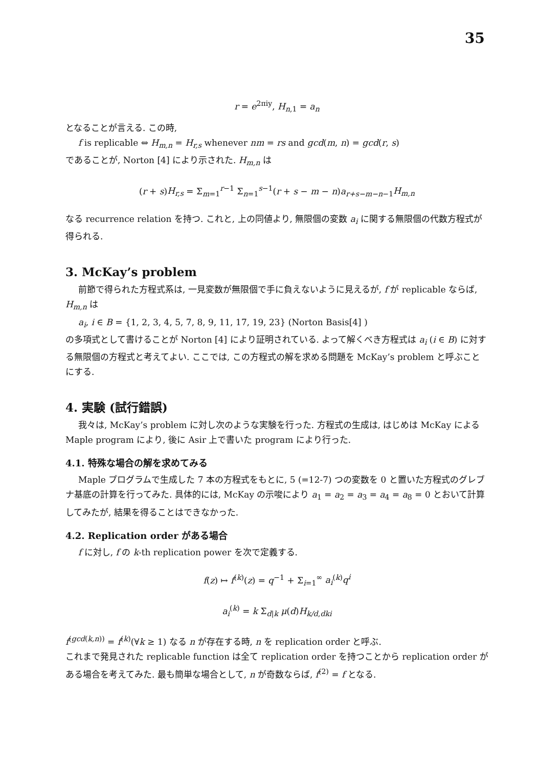35
r = e<sup>2πiy</sup>, H<sub>n,1</sub> = a<sub>n</sub>
となることが言える. この時,
f is replicable ⇔ H<sub>m,n</sub> = H<sub>r,s</sub> whenever nm = rs and gcd(m, n) = gcd(r, s)
であることが, Norton [4] により示された. H<sub>m,n</sub> は
(r + s)H<sub>r,s</sub> = Σ<sub>m=1</sub><sup>r−1</sup> Σ<sub>n=1</sub><sup>s−1</sup>(r + s − m − n)a<sub>r+s−m−n−1</sub>H<sub>m,n</sub>
なる recurrence relation を持つ. これと, 上の同値より, 無限個の変数 a<sub>i</sub> に関する無限個の代数方程式が得られる.
3. McKay’s problem
前節で得られた方程式系は, 一見変数が無限個で手に負えないように見えるが, f が replicable ならば, H<sub>m,n</sub> は
a<sub>i</sub>, i ∈ B = {1, 2, 3, 4, 5, 7, 8, 9, 11, 17, 19, 23} (Norton Basis[4] )
の多項式として書けることが Norton [4] により証明されている. よって解くべき方程式は a<sub>i</sub> (i ∈ B) に対する無限個の方程式と考えてよい. ここでは, この方程式の解を求める問題を McKay’s problem と呼ぶことにする.
4. 実験 (試行錯誤)
我々は, McKay’s problem に対し次のような実験を行った. 方程式の生成は, はじめは McKay による Maple program により, 後に Asir 上で書いた program により行った.
4.1. 特殊な場合の解を求めてみる
Maple プログラムで生成した 7 本の方程式をもとに, 5 (=12-7) つの変数を 0 と置いた方程式のグレブナ基底の計算を行ってみた. 具体的には, McKay の示唆により a<sub>1</sub> = a<sub>2</sub> = a<sub>3</sub> = a<sub>4</sub> = a<sub>8</sub> = 0 とおいて計算してみたが, 結果を得ることはできなかった.
4.2. Replication order がある場合
f に対し, f の k-th replication power を次で定義する.
f(z) ↦ f<sup>(k)</sup>(z) = q<sup>−1</sup> + Σ<sub>i=1</sub><sup>∞</sup> a<sub>i</sub><sup>(k)</sup>q<sup>i</sup>
a<sub>i</sub><sup>(k)</sup> = k Σ<sub>d|k</sub> μ(d)H<sub>k/d,dki</sub>
f<sup>(gcd(k,n))</sup> = f<sup>(k)</sup>(∀k ≥ 1) なる n が存在する時, n を replication order と呼ぶ.
これまで発見された replicable function は全て replication order を持つことから replication order がある場合を考えてみた. 最も簡単な場合として, n が奇数ならば, f<sup>(2)</sup> = f となる.